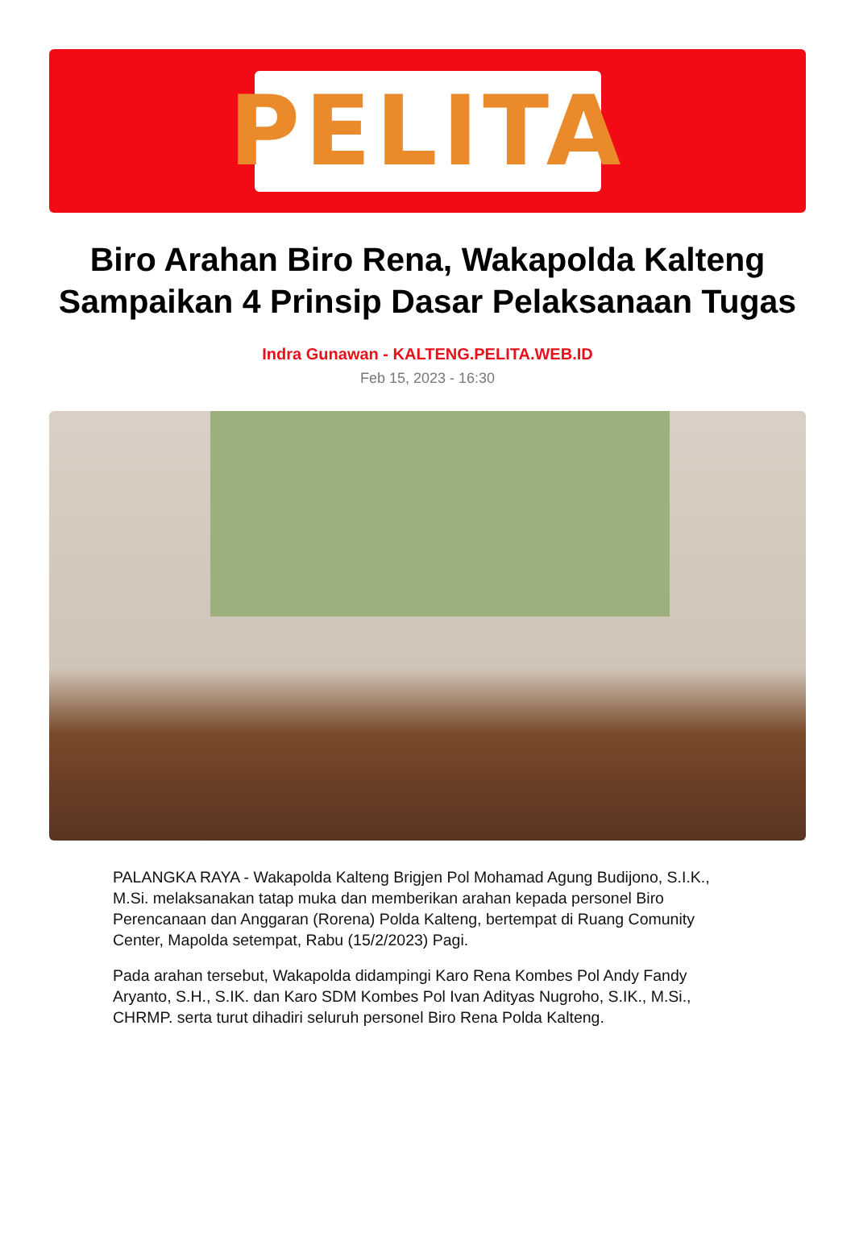PELITA
Biro Arahan Biro Rena, Wakapolda Kalteng Sampaikan 4 Prinsip Dasar Pelaksanaan Tugas
Indra Gunawan - KALTENG.PELITA.WEB.ID
Feb 15, 2023 - 16:30
PALANGKA RAYA - Wakapolda Kalteng Brigjen Pol Mohamad Agung Budijono, S.I.K., M.Si. melaksanakan tatap muka dan memberikan arahan kepada personel Biro Perencanaan dan Anggaran (Rorena) Polda Kalteng, bertempat di Ruang Comunity Center, Mapolda setempat, Rabu (15/2/2023) Pagi.
Pada arahan tersebut, Wakapolda didampingi Karo Rena Kombes Pol Andy Fandy Aryanto, S.H., S.IK. dan Karo SDM Kombes Pol Ivan Adityas Nugroho, S.IK., M.Si., CHRMP. serta turut dihadiri seluruh personel Biro Rena Polda Kalteng.